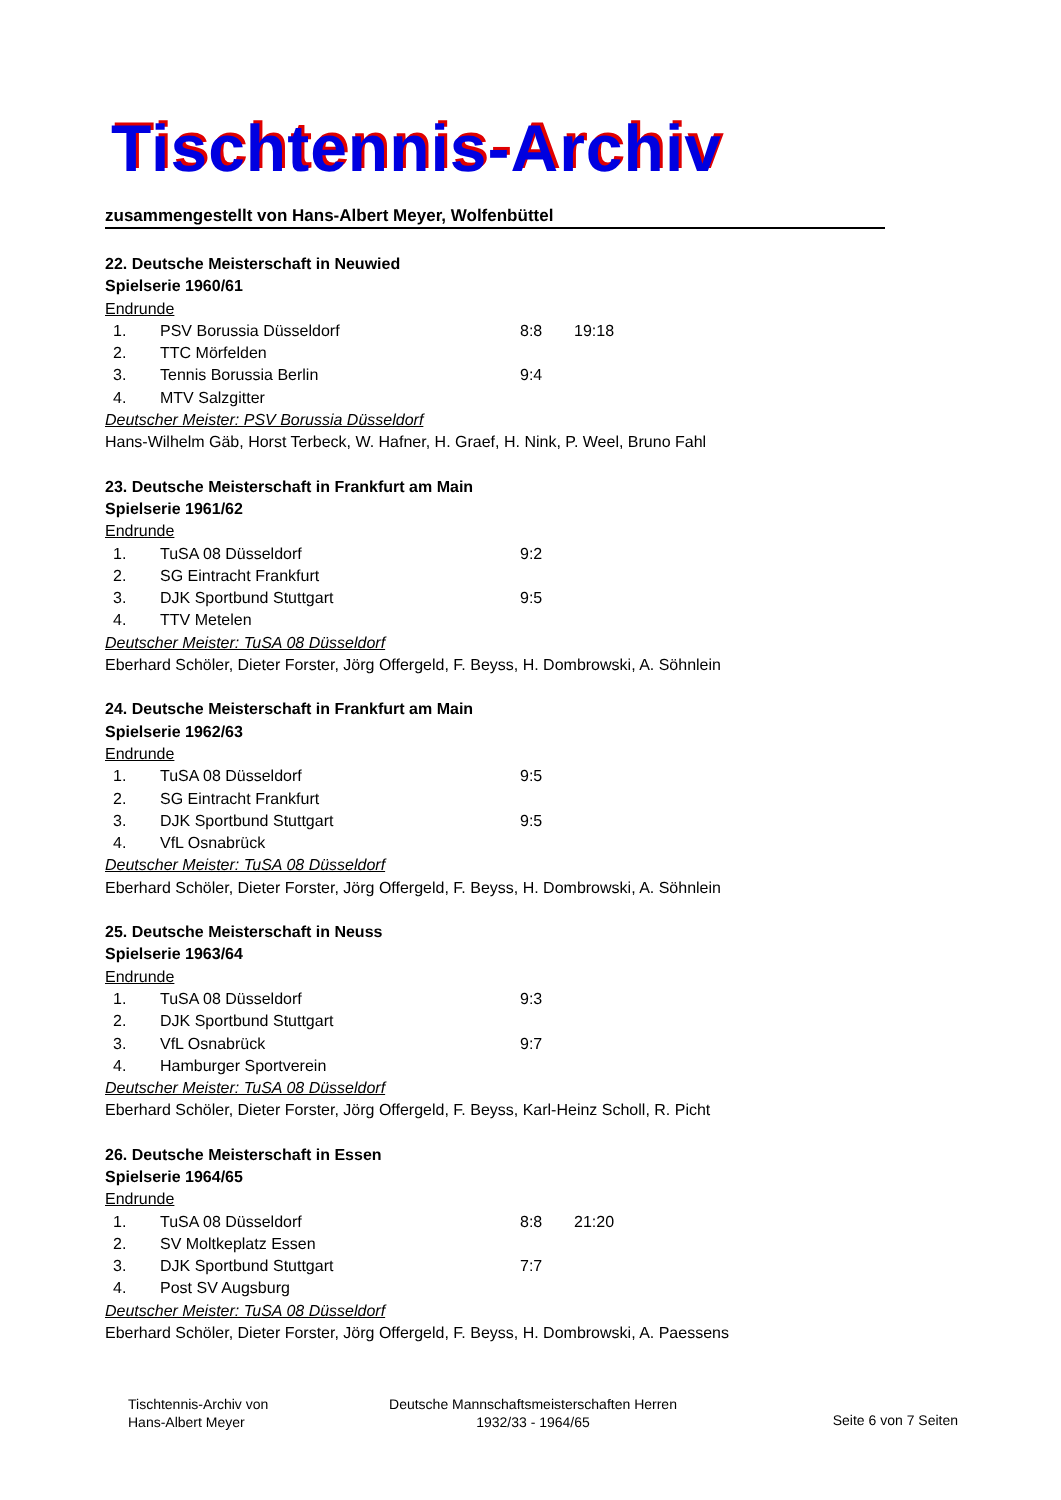Tischtennis-Archiv
zusammengestellt von Hans-Albert Meyer, Wolfenbüttel
22. Deutsche Meisterschaft in Neuwied
Spielserie 1960/61
Endrunde
| 1. | PSV Borussia Düsseldorf | 8:8 | 19:18 |
| 2. | TTC Mörfelden | | |
| 3. | Tennis Borussia Berlin | 9:4 | |
| 4. | MTV Salzgitter | | |
Deutscher Meister: PSV Borussia Düsseldorf
Hans-Wilhelm Gäb, Horst Terbeck, W. Hafner, H. Graef, H. Nink, P. Weel, Bruno Fahl
23. Deutsche Meisterschaft in Frankfurt am Main
Spielserie 1961/62
Endrunde
| 1. | TuSA 08 Düsseldorf | 9:2 |
| 2. | SG Eintracht Frankfurt | |
| 3. | DJK Sportbund Stuttgart | 9:5 |
| 4. | TTV Metelen | |
Deutscher Meister: TuSA 08 Düsseldorf
Eberhard Schöler, Dieter Forster, Jörg Offergeld, F. Beyss, H. Dombrowski, A. Söhnlein
24. Deutsche Meisterschaft in Frankfurt am Main
Spielserie 1962/63
Endrunde
| 1. | TuSA 08 Düsseldorf | 9:5 |
| 2. | SG Eintracht Frankfurt | |
| 3. | DJK Sportbund Stuttgart | 9:5 |
| 4. | VfL Osnabrück | |
Deutscher Meister: TuSA 08 Düsseldorf
Eberhard Schöler, Dieter Forster, Jörg Offergeld, F. Beyss, H. Dombrowski, A. Söhnlein
25. Deutsche Meisterschaft in Neuss
Spielserie 1963/64
Endrunde
| 1. | TuSA 08 Düsseldorf | 9:3 |
| 2. | DJK Sportbund Stuttgart | |
| 3. | VfL Osnabrück | 9:7 |
| 4. | Hamburger Sportverein | |
Deutscher Meister: TuSA 08 Düsseldorf
Eberhard Schöler, Dieter Forster, Jörg Offergeld, F. Beyss, Karl-Heinz Scholl, R. Picht
26. Deutsche Meisterschaft in Essen
Spielserie 1964/65
Endrunde
| 1. | TuSA 08 Düsseldorf | 8:8 | 21:20 |
| 2. | SV Moltkeplatz Essen | | |
| 3. | DJK Sportbund Stuttgart | 7:7 | |
| 4. | Post SV Augsburg | | |
Deutscher Meister: TuSA 08 Düsseldorf
Eberhard Schöler, Dieter Forster, Jörg Offergeld, F. Beyss, H. Dombrowski, A. Paessens
Tischtennis-Archiv von
Hans-Albert Meyer
Deutsche Mannschaftsmeisterschaften Herren
1932/33 - 1964/65
Seite 6 von 7 Seiten